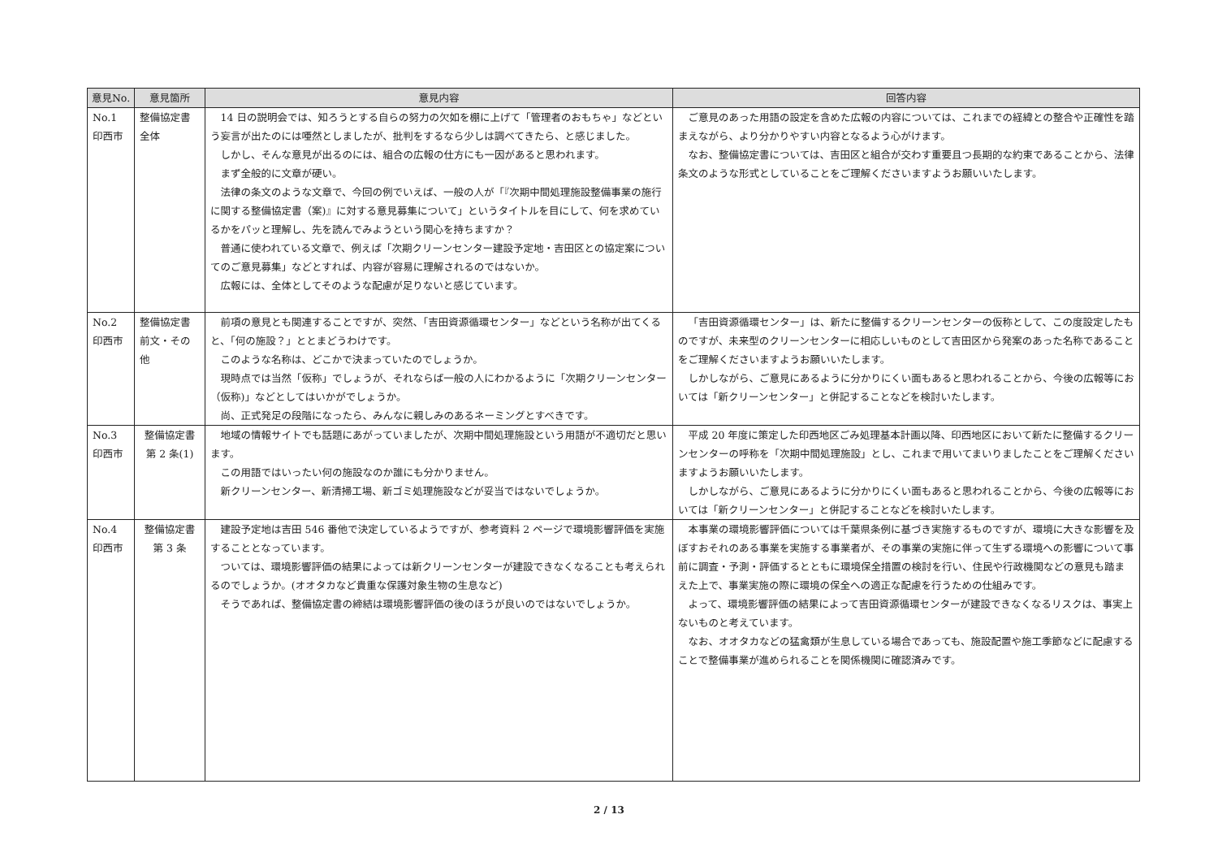| 意見No. | 意見箇所 | 意見内容 | 回答内容 |
| --- | --- | --- | --- |
| No.1 印西市 | 整備協定書 全体 | 14 日の説明会では、知ろうとする自らの努力の欠如を棚に上げて「管理者のおもちゃ」などという妄言が出たのには唖然としましたが、批判をするなら少しは調べてきたら、と感じました。 しかし、そんな意見が出るのには、組合の広報の仕方にも一因があると思われます。 まず全般的に文章が硬い。 法律の条文のような文章で、今回の例でいえば、一般の人が「『次期中間処理施設整備事業の施行に関する整備協定書（案)』に対する意見募集について」というタイトルを目にして、何を求めているかをパッと理解し、先を読んでみようという関心を持ちますか？ 普通に使われている文章で、例えば「次期クリーンセンター建設予定地・吉田区との協定案についてのご意見募集」などとすれば、内容が容易に理解されるのではないか。 広報には、全体としてそのような配慮が足りないと感じています。 | ご意見のあった用語の設定を含めた広報の内容については、これまでの経緯との整合や正確性を踏まえながら、より分かりやすい内容となるよう心がけます。 なお、整備協定書については、吉田区と組合が交わす重要且つ長期的な約束であることから、法律条文のような形式としていることをご理解くださいますようお願いいたします。 |
| No.2 印西市 | 整備協定書 前文・その他 | 前項の意見とも関連することですが、突然、「吉田資源循環センター」などという名称が出てくると、「何の施設？」ととまどうわけです。 このような名称は、どこかで決まっていたのでしょうか。 現時点では当然「仮称」でしょうが、それならば一般の人にわかるように「次期クリーンセンター（仮称)」などとしてはいかがでしょうか。 尚、正式発足の段階になったら、みんなに親しみのあるネーミングとすべきです。 | 「吉田資源循環センター」は、新たに整備するクリーンセンターの仮称として、この度設定したものですが、未来型のクリーンセンターに相応しいものとして吉田区から発案のあった名称であることをご理解くださいますようお願いいたします。 しかしながら、ご意見にあるように分かりにくい面もあると思われることから、今後の広報等においては「新クリーンセンター」と併記することなどを検討いたします。 |
| No.3 印西市 | 整備協定書 第 2 条(1) | 地域の情報サイトでも話題にあがっていましたが、次期中間処理施設という用語が不適切だと思います。 この用語ではいったい何の施設なのか誰にも分かりません。 新クリーンセンター、新清掃工場、新ゴミ処理施設などが妥当ではないでしょうか。 | 平成 20 年度に策定した印西地区ごみ処理基本計画以降、印西地区において新たに整備するクリーンセンターの呼称を「次期中間処理施設」とし、これまで用いてまいりましたことをご理解くださいますようお願いいたします。 しかしながら、ご意見にあるように分かりにくい面もあると思われることから、今後の広報等においては「新クリーンセンター」と併記することなどを検討いたします。 |
| No.4 印西市 | 整備協定書 第 3 条 | 建設予定地は吉田 546 番他で決定しているようですが、参考資料 2 ページで環境影響評価を実施することとなっています。 ついては、環境影響評価の結果によっては新クリーンセンターが建設できなくなることも考えられるのでしょうか。(オオタカなど貴重な保護対象生物の生息など) そうであれば、整備協定書の締結は環境影響評価の後のほうが良いのではないでしょうか。 | 本事業の環境影響評価については千葉県条例に基づき実施するものですが、環境に大きな影響を及ぼすおそれのある事業を実施する事業者が、その事業の実施に伴って生ずる環境への影響について事前に調査・予測・評価するとともに環境保全措置の検討を行い、住民や行政機関などの意見も踏まえた上で、事業実施の際に環境の保全への適正な配慮を行うための仕組みです。 よって、環境影響評価の結果によって吉田資源循環センターが建設できなくなるリスクは、事実上ないものと考えています。 なお、オオタカなどの猛禽類が生息している場合であっても、施設配置や施工季節などに配慮することで整備事業が進められることを関係機関に確認済みです。 |
2 / 13